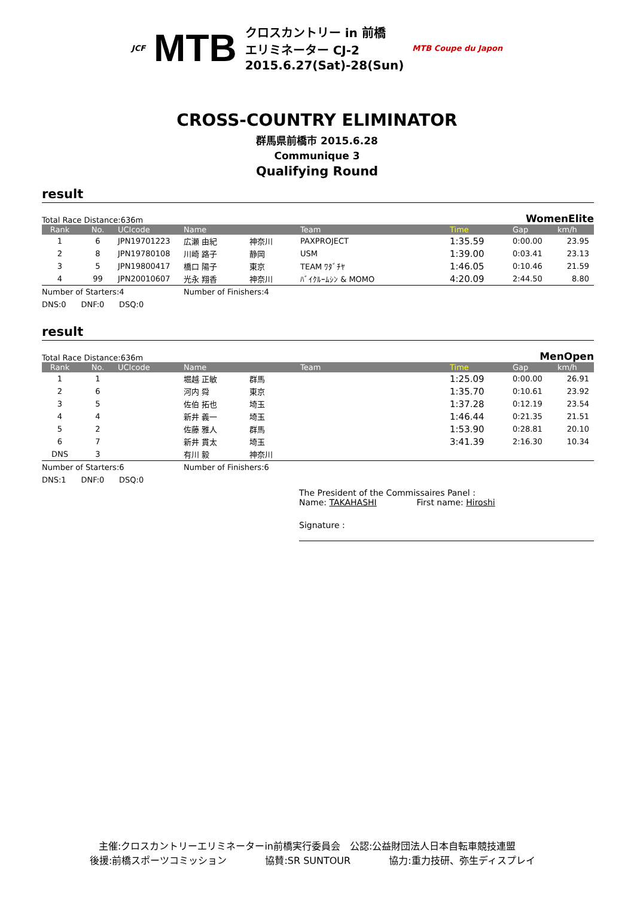JCF MTB クロスカントリー in 前橋
エリミネーター CJ-2
2015.6.27(Sat)-28(Sun) MTB Coupe du Japon
CROSS-COUNTRY ELIMINATOR
群馬県前橋市 2015.6.28
Communique 3
Qualifying Round
result
Total Race Distance:636m WomenElite
| Rank | No. | UCIcode | Name | | Team | Time | Gap | km/h |
| --- | --- | --- | --- | --- | --- | --- | --- | --- |
| 1 | 6 | JPN19701223 | 広瀬 由紀 | 神奈川 | PAXPROJECT | 1:35.59 | 0:00.00 | 23.95 |
| 2 | 8 | JPN19780108 | 川崎 路子 | 静岡 | USM | 1:39.00 | 0:03.41 | 23.13 |
| 3 | 5 | JPN19800417 | 橋口 陽子 | 東京 | TEAM ﾜﾀﾞﾁﾔ | 1:46.05 | 0:10.46 | 21.59 |
| 4 | 99 | JPN20010607 | 光永 翔香 | 神奈川 | ﾊﾞｲｸﾙｰﾑｼﾝ & MOMO | 4:20.09 | 2:44.50 | 8.80 |
Number of Starters:4 Number of Finishers:4
DNS:0 DNF:0 DSQ:0
result
Total Race Distance:636m MenOpen
| Rank | No. | UCIcode | Name | | Team | Time | Gap | km/h |
| --- | --- | --- | --- | --- | --- | --- | --- | --- |
| 1 | 1 | | 堀越 正敏 | 群馬 | | 1:25.09 | 0:00.00 | 26.91 |
| 2 | 6 | | 河内 舜 | 東京 | | 1:35.70 | 0:10.61 | 23.92 |
| 3 | 5 | | 佐伯 拓也 | 埼玉 | | 1:37.28 | 0:12.19 | 23.54 |
| 4 | 4 | | 新井 義一 | 埼玉 | | 1:46.44 | 0:21.35 | 21.51 |
| 5 | 2 | | 佐藤 雅人 | 群馬 | | 1:53.90 | 0:28.81 | 20.10 |
| 6 | 7 | | 新井 貫太 | 埼玉 | | 3:41.39 | 2:16.30 | 10.34 |
| DNS | 3 | | 有川 毅 | 神奈川 | | | | |
Number of Starters:6 Number of Finishers:6
DNS:1 DNF:0 DSQ:0
The President of the Commissaires Panel :
Name: TAKAHASHI First name: Hiroshi
Signature :
主催:クロスカントリーエリミネーターin前橋実行委員会　公認:公益財団法人日本自転車競技連盟
後援:前橋スポーツコミッション　　　　協賛:SR SUNTOUR　　　　協力:重力技研、弥生ディスプレイ